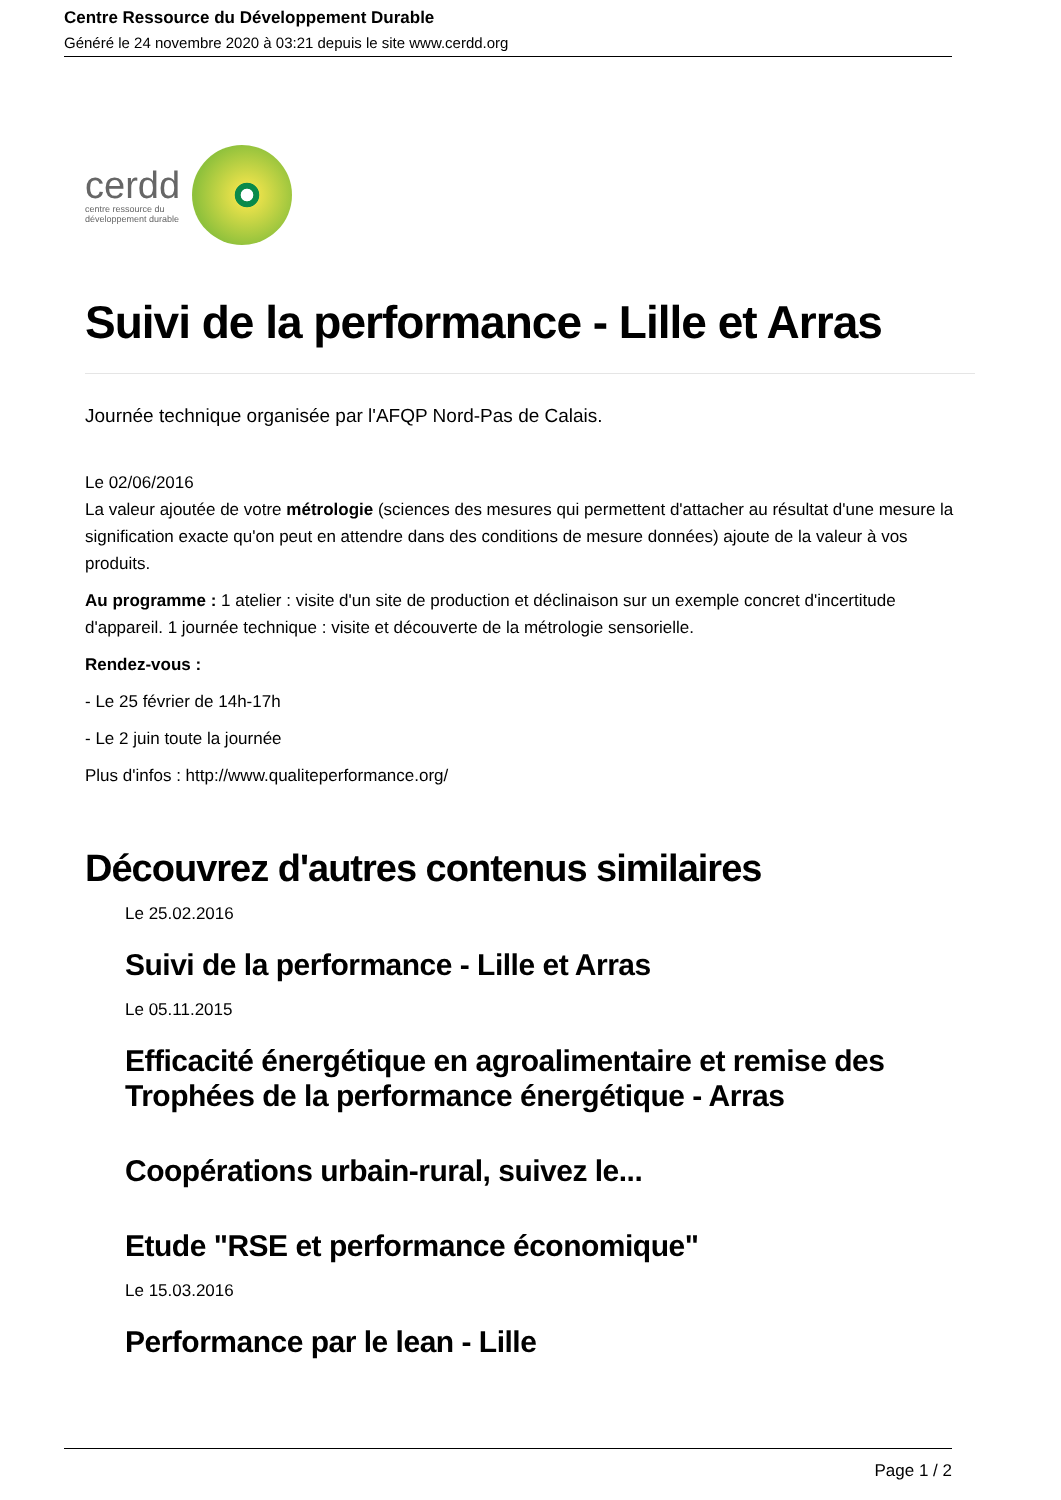Centre Ressource du Développement Durable
Généré le 24 novembre 2020 à 03:21 depuis le site www.cerdd.org
cerdd
centre ressource du
développement durable
Suivi de la performance - Lille et Arras
Journée technique organisée par l'AFQP Nord-Pas de Calais.
Le 02/06/2016
La valeur ajoutée de votre métrologie (sciences des mesures qui permettent d'attacher au résultat d'une mesure la signification exacte qu'on peut en attendre dans des conditions de mesure données) ajoute de la valeur à vos produits.
Au programme : 1 atelier : visite d'un site de production et déclinaison sur un exemple concret d'incertitude d'appareil. 1 journée technique : visite et découverte de la métrologie sensorielle.
Rendez-vous :
- Le 25 février de 14h-17h
- Le 2 juin toute la journée
Plus d'infos : http://www.qualiteperformance.org/
Découvrez d'autres contenus similaires
Le 25.02.2016
Suivi de la performance - Lille et Arras
Le 05.11.2015
Efficacité énergétique en agroalimentaire et remise des Trophées de la performance énergétique - Arras
Coopérations urbain-rural, suivez le...
Etude "RSE et performance économique"
Le 15.03.2016
Performance par le lean - Lille
Page 1 / 2